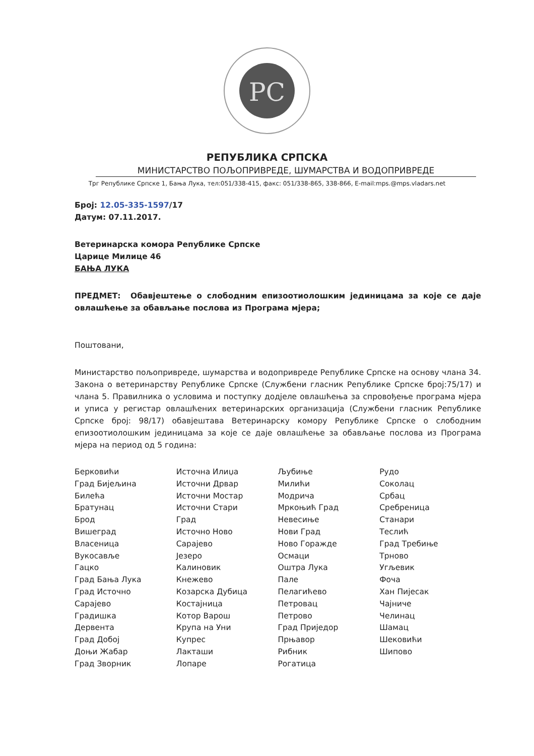РС
РЕПУБЛИКА СРПСКА
МИНИСТАРСТВО ПОЉОПРИВРЕДЕ, ШУМАРСТВА И ВОДОПРИВРЕДЕ
Трг Републике Српске 1, Бања Лука, тел:051/338-415, факс: 051/338-865, 338-866, E-mail:mps.@mps.vladars.net
Број: 12.05-335-1597/17
Датум: 07.11.2017.
Ветеринарска комора Републике Српске
Царице Милице 46
БАЊА ЛУКА
ПРЕДМЕТ: Обавјештење о слободним епизоотиолошким јединицама за које се даје овлашћење за обављање послова из Програма мјера;
Поштовани,
Министарство пољопривреде, шумарства и водопривреде Републике Српске на основу члана 34. Закона о ветеринарству Републике Српске (Службени гласник Републике Српске број:75/17) и члана 5. Правилника о условима и поступку додјеле овлашћења за спровођење програма мјера и уписа у регистар овлашћених ветеринарских организација (Службени гласник Републике Српске број: 98/17) обавјештава Ветеринарску комору Републике Српске о слободним епизоотиолошким јединицама за које се даје овлашћење за обављање послова из Програма мјера на период од 5 година:
Берковићи
Град Бијељина
Билећа
Братунац
Брод
Вишеград
Власеница
Вукосавље
Гацко
Град Бања Лука
Град Источно
Сарајево
Градишка
Дервента
Град Добој
Доњи Жабар
Град Зворник
Источна Илиџа
Источни Дрвар
Источни Мостар
Источни Стари
Град
Источно Ново
Сарајево
Језеро
Калиновик
Кнежево
Козарска Дубица
Костајница
Котор Варош
Крупа на Уни
Купрес
Лакташи
Лопаре
Љубиње
Милићи
Модрича
Мркоњић Град
Невесиње
Нови Град
Ново Горажде
Осмаци
Оштра Лука
Пале
Пелагићево
Петровац
Петрово
Град Приједор
Прњавор
Рибник
Рогатица
Рудо
Соколац
Србац
Сребреница
Станари
Теслић
Град Требиње
Трново
Угљевик
Фоча
Хан Пијесак
Чајниче
Челинац
Шамац
Шековићи
Шипово